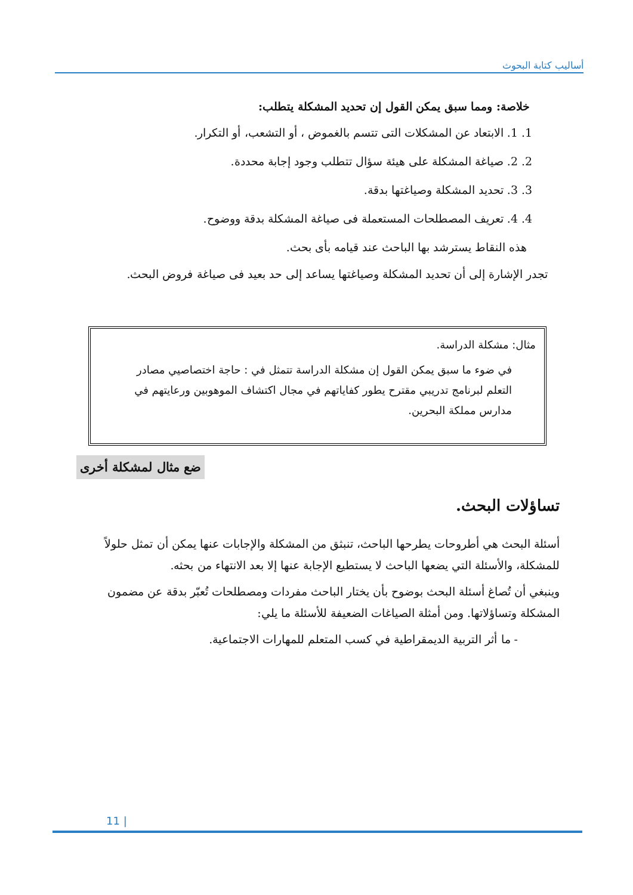أساليب كتابة البحوث
خلاصة: ومما سبق يمكن القول إن تحديد المشكلة يتطلب:
1. 1. الابتعاد عن المشكلات التى تتسم بالغموض ، أو التشعب، أو التكرار.
2. 2. صياغة المشكلة على هيئة سؤال تتطلب وجود إجابة محددة.
3. 3. تحديد المشكلة وصياغتها بدقة.
4. 4. تعريف المصطلحات المستعملة فى صياغة المشكلة بدقة ووضوح.
هذه النقاط يسترشد بها الباحث عند قيامه بأى بحث.
تجدر الإشارة إلى أن تحديد المشكلة وصياغتها يساعد إلى حد بعيد فى صياغة فروض البحث.
مثال: مشكلة الدراسة.
في ضوء ما سبق يمكن القول إن مشكلة الدراسة تتمثل في : حاجة اختصاصيي مصادر التعلم لبرنامج تدريبي مقترح يطور كفاياتهم في مجال اكتشاف الموهوبين ورعايتهم في مدارس مملكة البحرين.
ضع مثال لمشكلة أخرى
تساؤلات البحث.
أسئلة البحث هي أطروحات يطرحها الباحث، تنبثق من المشكلة والإجابات عنها يمكن أن تمثل حلولاً للمشكلة، والأسئلة التي يضعها الباحث لا يستطيع الإجابة عنها إلا بعد الانتهاء من بحثه.
وينبغي أن تُصاغ أسئلة البحث بوضوح بأن يختار الباحث مفردات ومصطلحات تُعبّر بدقة عن مضمون المشكلة وتساؤلاتها. ومن أمثلة الصياغات الضعيفة للأسئلة ما يلي:
- ما أثر التربية الديمقراطية في كسب المتعلم للمهارات الاجتماعية.
11 |